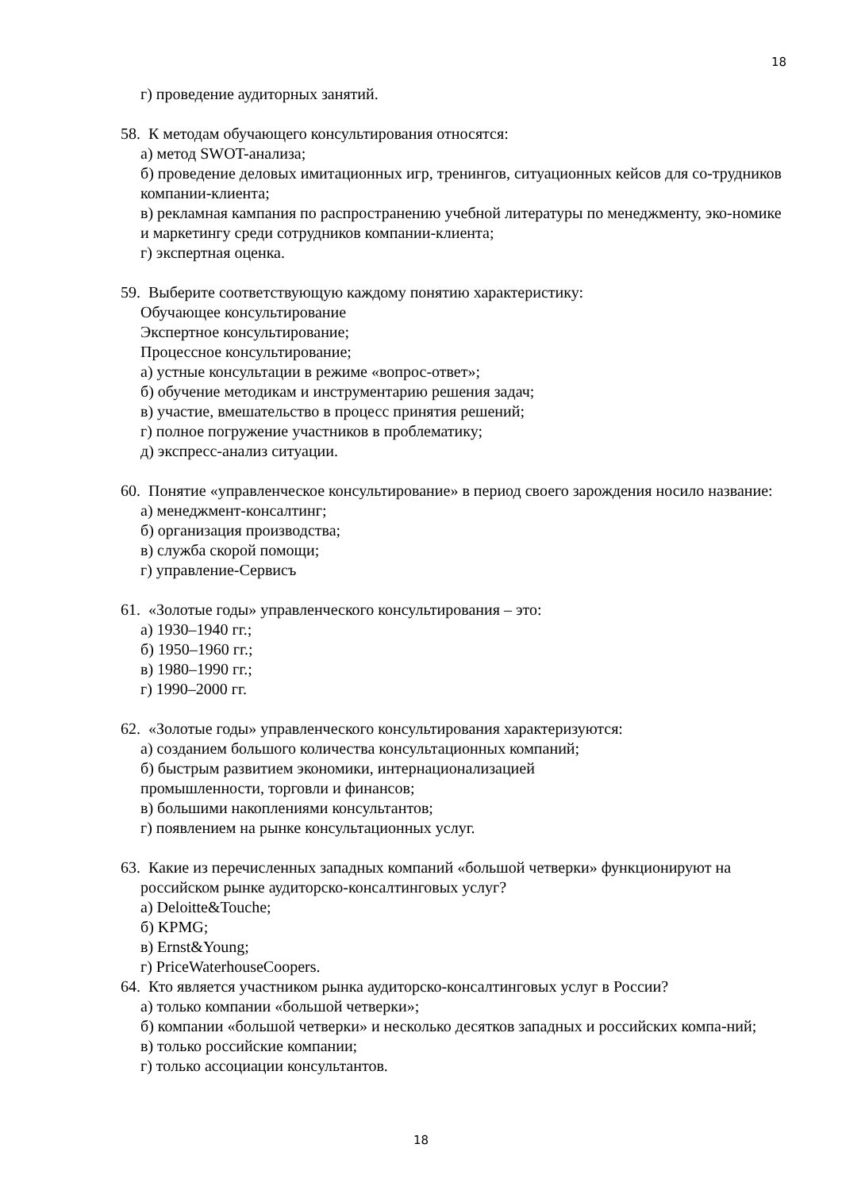18
г) проведение аудиторных занятий.
58. К методам обучающего консультирования относятся:
а) метод SWOT-анализа;
б) проведение деловых имитационных игр, тренингов, ситуационных кейсов для со-трудников компании-клиента;
в) рекламная кампания по распространению учебной литературы по менеджменту, эко-номике и маркетингу среди сотрудников компании-клиента;
г) экспертная оценка.
59. Выберите соответствующую каждому понятию характеристику:
Обучающее консультирование
Экспертное консультирование;
Процессное консультирование;
а) устные консультации в режиме «вопрос-ответ»;
б) обучение методикам и инструментарию решения задач;
в) участие, вмешательство в процесс принятия решений;
г) полное погружение участников в проблематику;
д) экспресс-анализ ситуации.
60. Понятие «управленческое консультирование» в период своего зарождения носило название:
а) менеджмент-консалтинг;
б) организация производства;
в) служба скорой помощи;
г) управление-Сервисъ
61. «Золотые годы» управленческого консультирования – это:
а) 1930–1940 гг.;
б) 1950–1960 гг.;
в) 1980–1990 гг.;
г) 1990–2000 гг.
62. «Золотые годы» управленческого консультирования характеризуются:
а) созданием большого количества консультационных компаний;
б) быстрым развитием экономики, интернационализацией
промышленности, торговли и финансов;
в) большими накоплениями консультантов;
г) появлением на рынке консультационных услуг.
63. Какие из перечисленных западных компаний «большой четверки» функционируют на российском рынке аудиторско-консалтинговых услуг?
а) Deloitte&Touche;
б) KPMG;
в) Ernst&Young;
г) PriceWaterhouseCoopers.
64. Кто является участником рынка аудиторско-консалтинговых услуг в России?
а) только компании «большой четверки»;
б) компании «большой четверки» и несколько десятков западных и российских компа-ний;
в) только российские компании;
г) только ассоциации консультантов.
18